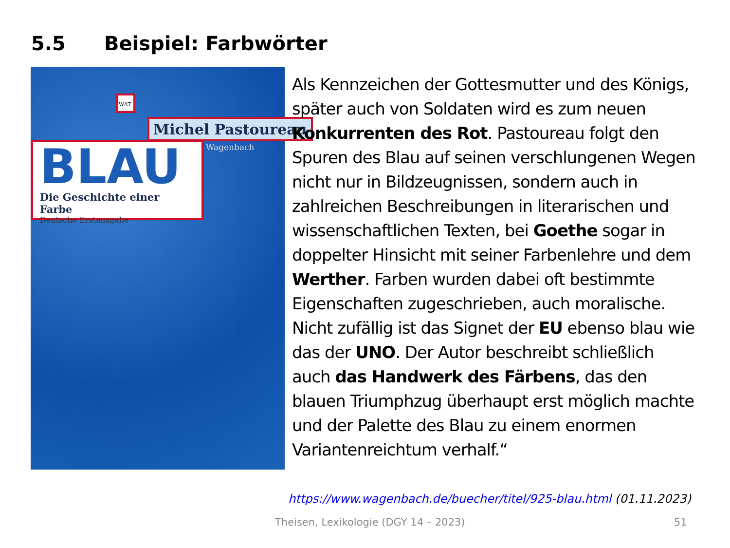5.5 Beispiel: Farbwörter
WAT
Michel Pastoureau
Wagenbach
BLAU
Die Geschichte einer Farbe
Deutsche Erstausgabe
Als Kennzeichen der Gottesmutter und des Königs, später auch von Soldaten wird es zum neuen Konkurrenten des Rot. Pastoureau folgt den Spuren des Blau auf seinen verschlungenen Wegen nicht nur in Bildzeugnissen, sondern auch in zahlreichen Beschreibungen in literarischen und wissenschaftlichen Texten, bei Goethe sogar in doppelter Hinsicht mit seiner Farbenlehre und dem Werther. Farben wurden dabei oft bestimmte Eigenschaften zugeschrieben, auch moralische. Nicht zufällig ist das Signet der EU ebenso blau wie das der UNO. Der Autor beschreibt schließlich auch das Handwerk des Färbens, das den blauen Triumphzug überhaupt erst möglich machte und der Palette des Blau zu einem enormen Variantenreichtum verhalf.“
https://www.wagenbach.de/buecher/titel/925-blau.html (01.11.2023)
Theisen, Lexikologie (DGY 14 – 2023)
51